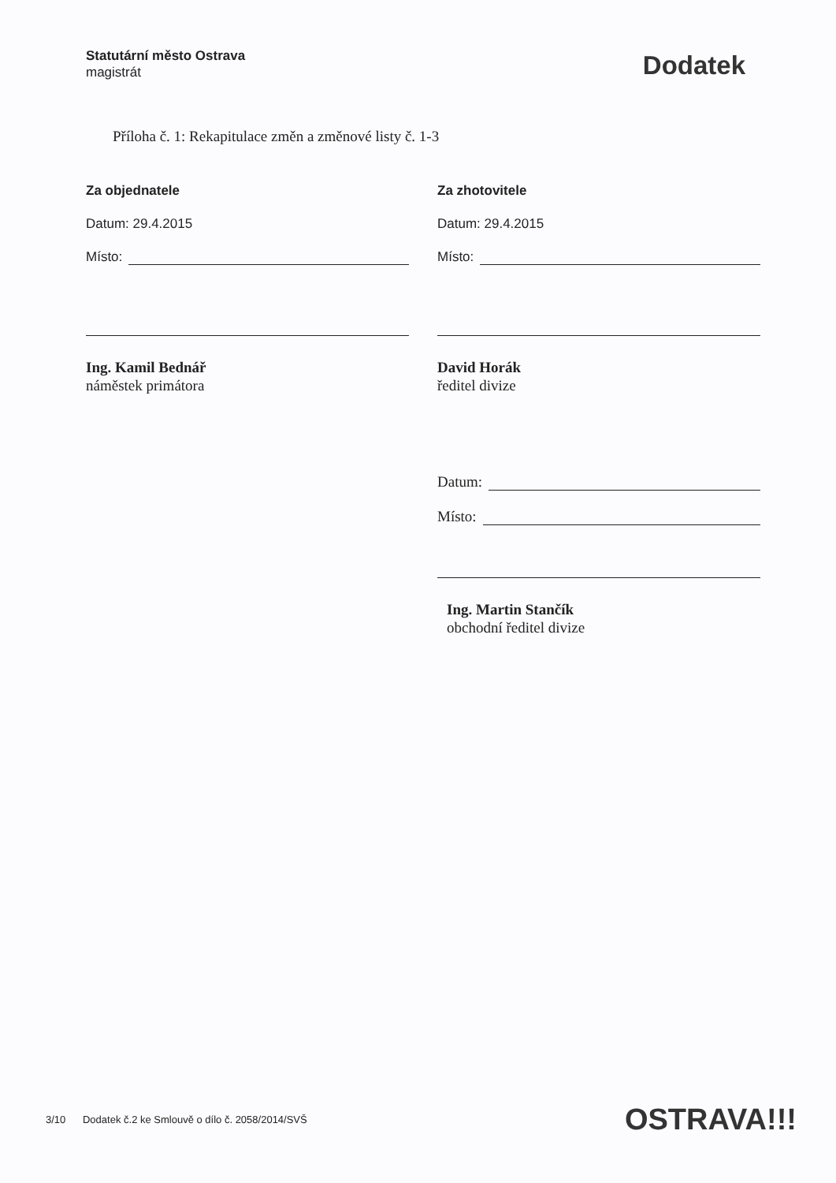Statutární město Ostrava
magistrát
Dodatek
Příloha č. 1: Rekapitulace změn a změnové listy č. 1-3
Za objednatele
Datum: 29.4.2015
Místo:
Ing. Kamil Bednář
náměstek primátora
Za zhotovitele
Datum: 29.4.2015
Místo:
David Horák
ředitel divize
Datum:
Místo:
Ing. Martin Stančík
obchodní ředitel divize
3/10 Dodatek č.2 ke Smlouvě o dílo č. 2058/2014/SVŠ OSTRAVA!!!